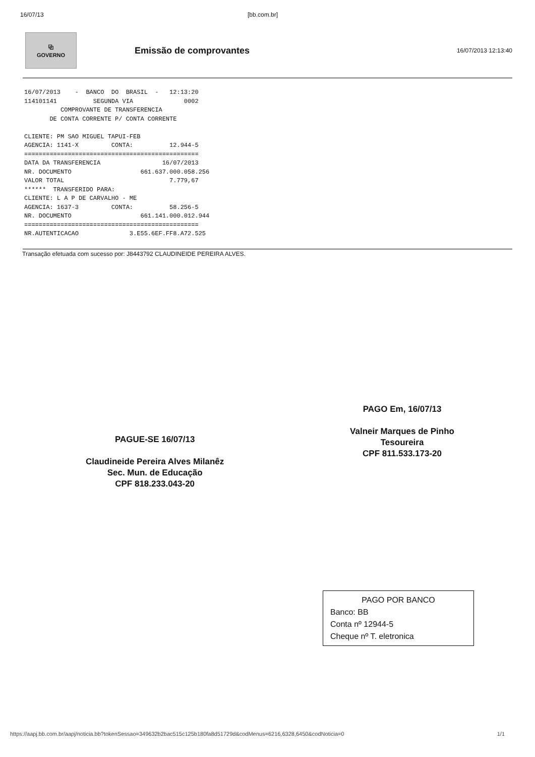16/07/13 [bb.com.br]
⧉
GOVERNO
Emissão de comprovantes
16/07/2013 12:13:40
16/07/2013    -  BANCO  DO  BRASIL  -   12:13:20
114101141          SEGUNDA VIA              0002
          COMPROVANTE DE TRANSFERENCIA
       DE CONTA CORRENTE P/ CONTA CORRENTE

CLIENTE: PM SAO MIGUEL TAPUI-FEB
AGENCIA: 1141-X         CONTA:          12.944-5
================================================
DATA DA TRANSFERENCIA                 16/07/2013
NR. DOCUMENTO                   661.637.000.058.256
VALOR TOTAL                             7.779,67
******  TRANSFERIDO PARA:
CLIENTE: L A P DE CARVALHO - ME
AGENCIA: 1637-3         CONTA:          58.256-5
NR. DOCUMENTO                   661.141.000.012.944
================================================
NR.AUTENTICACAO              3.E55.6EF.FF8.A72.525
Transação efetuada com sucesso por: J8443792 CLAUDINEIDE PEREIRA ALVES.
PAGUE-SE 16/07/13
Claudineide Pereira Alves Milanêz
Sec. Mun. de Educação
CPF 818.233.043-20
PAGO Em, 16/07/13
Valneir Marques de Pinho
Tesoureira
CPF 811.533.173-20
PAGO POR BANCO
Banco: BB
Conta nº 12944-5
Cheque nº T. eletronica
https://aapj.bb.com.br/aapj/noticia.bb?tokenSessao=349632b2bac515c125b180fa8d51729d&codMenus=6216,6328,6450&codNoticia=0 1/1